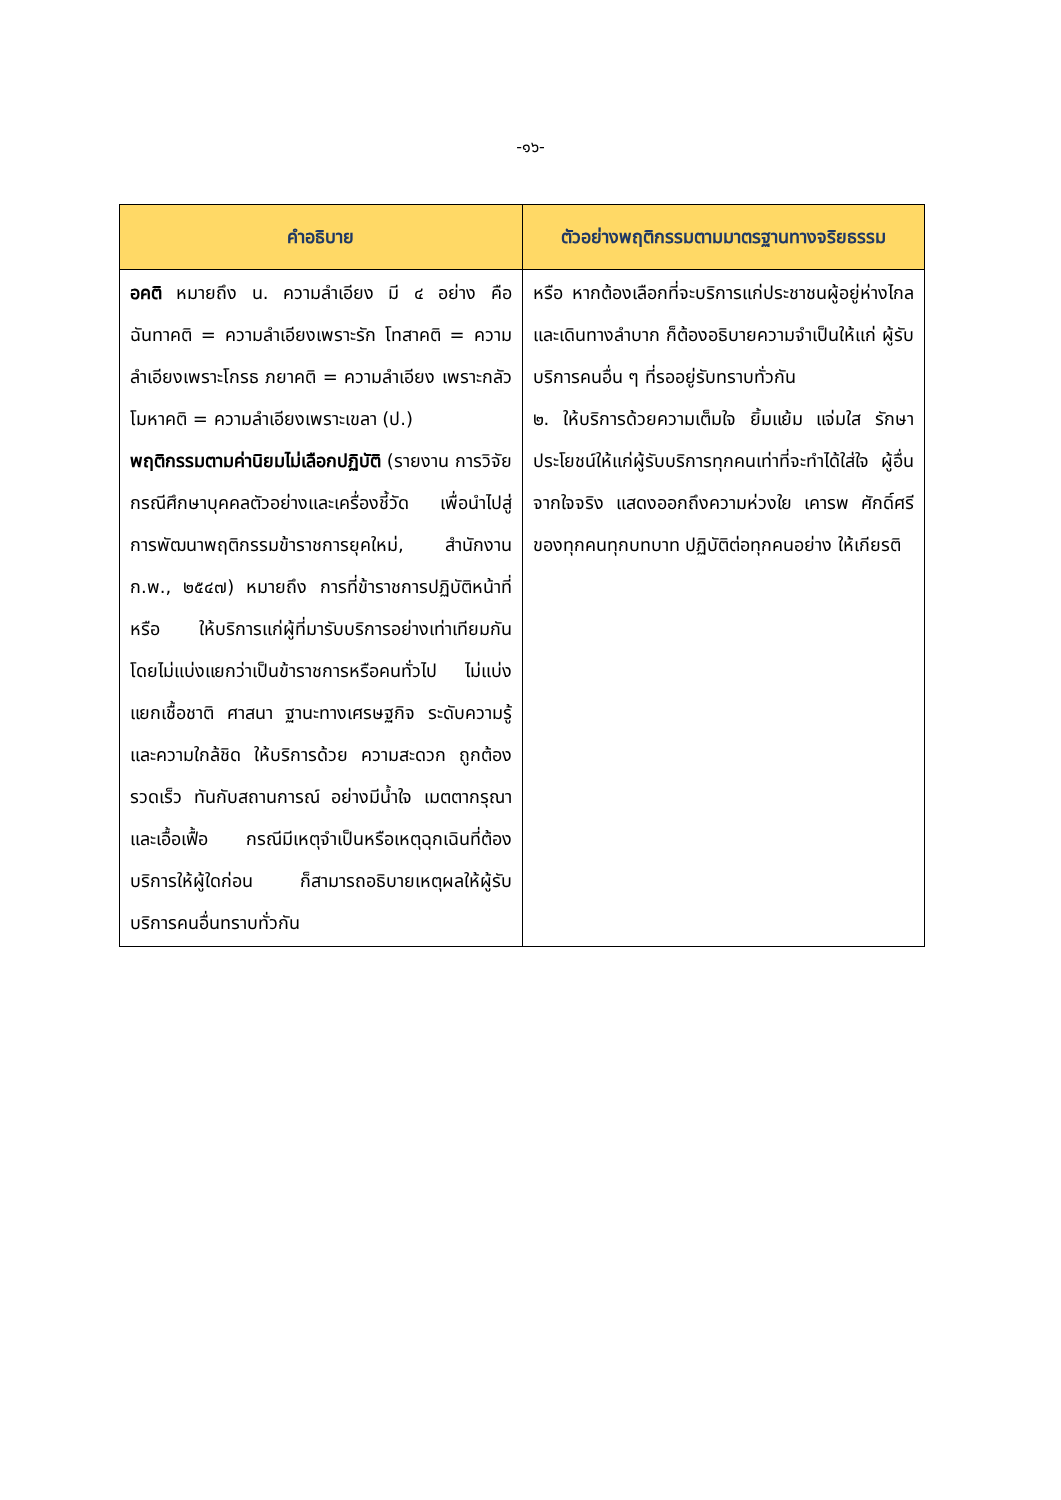-๑๖-
| คำอธิบาย | ตัวอย่างพฤติกรรมตามมาตรฐานทางจริยธรรม |
| --- | --- |
| อคติ หมายถึง น. ความลำเอียง มี ๔ อย่าง คือ ฉันทาคติ = ความลำเอียงเพราะรัก โทสาคติ = ความลำเอียงเพราะโกรธ ภยาคติ = ความลำเอียง เพราะกลัว โมหาคติ = ความลำเอียงเพราะเขลา (ป.) พฤติกรรมตามค่านิยมไม่เลือกปฏิบัติ (รายงาน การวิจัย กรณีศึกษาบุคคลตัวอย่างและเครื่องชี้วัด เพื่อนำไปสู่การพัฒนาพฤติกรรมข้าราชการยุคใหม่, สำนักงาน ก.พ., ๒๕๔๗) หมายถึง การที่ข้าราชการปฏิบัติหน้าที่หรือ ให้บริการแก่ผู้ที่มารับบริการอย่างเท่าเทียมกัน โดยไม่แบ่งแยกว่าเป็นข้าราชการหรือคนทั่วไป ไม่แบ่งแยกเชื้อชาติ ศาสนา ฐานะทางเศรษฐกิจ ระดับความรู้ และความใกล้ชิด ให้บริการด้วย ความสะดวก ถูกต้อง รวดเร็ว ทันกับสถานการณ์ อย่างมีน้ำใจ เมตตากรุณา และเอื้อเฟื้อ กรณีมีเหตุจำเป็นหรือเหตุฉุกเฉินที่ต้องบริการให้ผู้ใดก่อน ก็สามารถอธิบายเหตุผลให้ผู้รับบริการคนอื่นทราบทั่วกัน | หรือ หากต้องเลือกที่จะบริการแก่ประชาชนผู้อยู่ห่างไกล และเดินทางลำบาก ก็ต้องอธิบายความจำเป็นให้แก่ ผู้รับบริการคนอื่น ๆ ที่รออยู่รับทราบทั่วกัน ๒. ให้บริการด้วยความเต็มใจ ยิ้มแย้ม แจ่มใส รักษา ประโยชน์ให้แก่ผู้รับบริการทุกคนเท่าที่จะทำได้ใส่ใจ ผู้อื่นจากใจจริง แสดงออกถึงความห่วงใย เคารพ ศักดิ์ศรีของทุกคนทุกบทบาท ปฏิบัติต่อทุกคนอย่าง ให้เกียรติ |